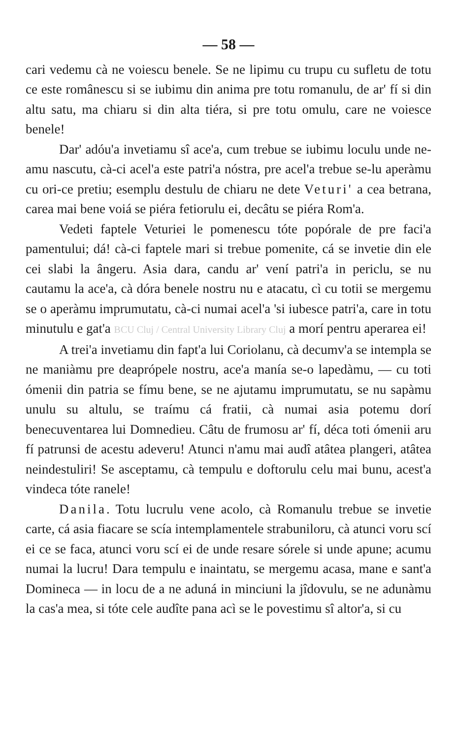— 58 —
cari vedemu cà ne voiescu benele. Se ne lipimu cu trupu cu sufletu de totu ce este românescu si se iubimu din anima pre totu romanulu, de ar' fí si din altu satu, ma chiaru si din alta tiéra, si pre totu omulu, care ne voiesce benele!
Dar' adóu'a invetiamu sî ace'a, cum trebue se iubimu loculu unde ne-amu nascutu, cà-ci acel'a este patri'a nóstra, pre acel'a trebue se-lu aperàmu cu ori-ce pretiu; esemplu destulu de chiaru ne dete Veturi' a cea betrana, carea mai bene voiá se piéra fetiorulu ei, decâtu se piéra Rom'a.
Vedeti faptele Veturiei le pomenescu tóte popórale de pre faci'a pamentului; dá! cà-ci faptele mari si trebue pomenite, cá se invetie din ele cei slabi la ângeru. Asia dara, candu ar' vení patri'a in periclu, se nu cautamu la ace'a, cà dóra benele nostru nu e atacatu, cì cu totii se mergemu se o aperàmu imprumutatu, cà-ci numai acel'a 'si iubesce patri'a, care in totu minutulu e gat'a BCU Cluj / Central University Library Cluj a morí pentru aperarea ei!
A trei'a invetiamu din fapt'a lui Coriolanu, cà decumv'a se intempla se ne maniàmu pre deaprópele nostru, ace'a manía se-o lapedàmu, — cu toti ómenii din patria se fímu bene, se ne ajutamu imprumutatu, se nu sapàmu unulu su altulu, se traímu cá fratii, cà numai asia potemu dorí benecuventarea lui Domnedieu. Câtu de frumosu ar' fí, déca toti ómenii aru fí patrunsi de acestu adeveru! Atunci n'amu mai audî atâtea plangeri, atâtea neindestuliri! Se asceptamu, cà tempulu e doftorulu celu mai bunu, acest'a vindeca tóte ranele!
Danila. Totu lucrulu vene acolo, cà Romanulu trebue se invetie carte, cá asia fiacare se scía intemplamentele strabuniloru, cà atunci voru scí ei ce se faca, atunci voru scí ei de unde resare sórele si unde apune; acumu numai la lucru! Dara tempulu e inaintatu, se mergemu acasa, mane e sant'a Domineca — in locu de a ne aduná in minciuni la jîdovulu, se ne adunàmu la cas'a mea, si tóte cele audîte pana acì se le povestimu sî altor'a, si cu